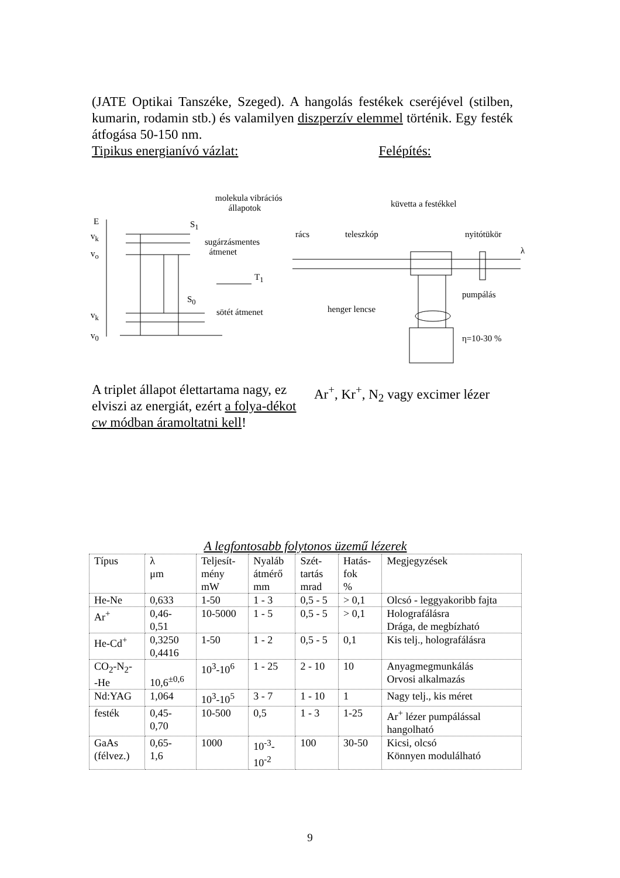(JATE Optikai Tanszéke, Szeged). A hangolás festékek cseréjével (stilben, kumarin, rodamin stb.) és valamilyen diszperzív elemmel történik. Egy festék átfogása 50-150 nm.
Tipikus energianívó vázlat: Felépítés:
molekula vibrációs
állapotok küvetta a festékkel
E S<sub>1</sub>
rács teleszkóp nyitótükör v<sub>k</sub>
sugárzásmentes
átmenet v<sub>o</sub> λ
T<sub>1</sub>
S<sub>0</sub> pumpálás
henger lencse
v<sub>k</sub> sötét átmenet
η=10-30 % v<sub>0</sub>
A triplet állapot élettartama nagy, ez elviszi az energiát, ezért a folya-dékot cw módban áramoltatni kell!
Ar<sup>+</sup>, Kr<sup>+</sup>, N<sub>2</sub> vagy excimer lézer
A legfontosabb folytonos üzemű lézerek
| Típus | λ μm | Teljesít- mény mW | Nyaláb átmérő mm | Szét- tartás mrad | Hatás- fok % | Megjegyzések |
| --- | --- | --- | --- | --- | --- | --- |
| He-Ne | 0,633 | 1-50 | 1 - 3 | 0,5 - 5 | > 0,1 | Olcsó - leggyakoribb fajta |
| Ar<sup>+</sup> | 0,46- 0,51 | 10-5000 | 1 - 5 | 0,5 - 5 | > 0,1 | Holografálásra Drága, de megbízható |
| He-Cd<sup>+</sup> | 0,3250 0,4416 | 1-50 | 1 - 2 | 0,5 - 5 | 0,1 | Kis telj., holografálásra |
| CO<sub>2</sub>-N<sub>2</sub>- -He | 10,6<sup>±0,6</sup> | 10<sup>3</sup>-10<sup>6</sup> | 1 - 25 | 2 - 10 | 10 | Anyagmegmunkálás Orvosi alkalmazás |
| Nd:YAG | 1,064 | 10<sup>3</sup>-10<sup>5</sup> | 3 - 7 | 1 - 10 | 1 | Nagy telj., kis méret |
| festék | 0,45- 0,70 | 10-500 | 0,5 | 1 - 3 | 1-25 | Ar<sup>+</sup> lézer pumpálással hangolható |
| GaAs (félvez.) | 0,65- 1,6 | 1000 | 10<sup>-3</sup>- 10<sup>-2</sup> | 100 | 30-50 | Kicsi, olcsó Könnyen modulálható |
9